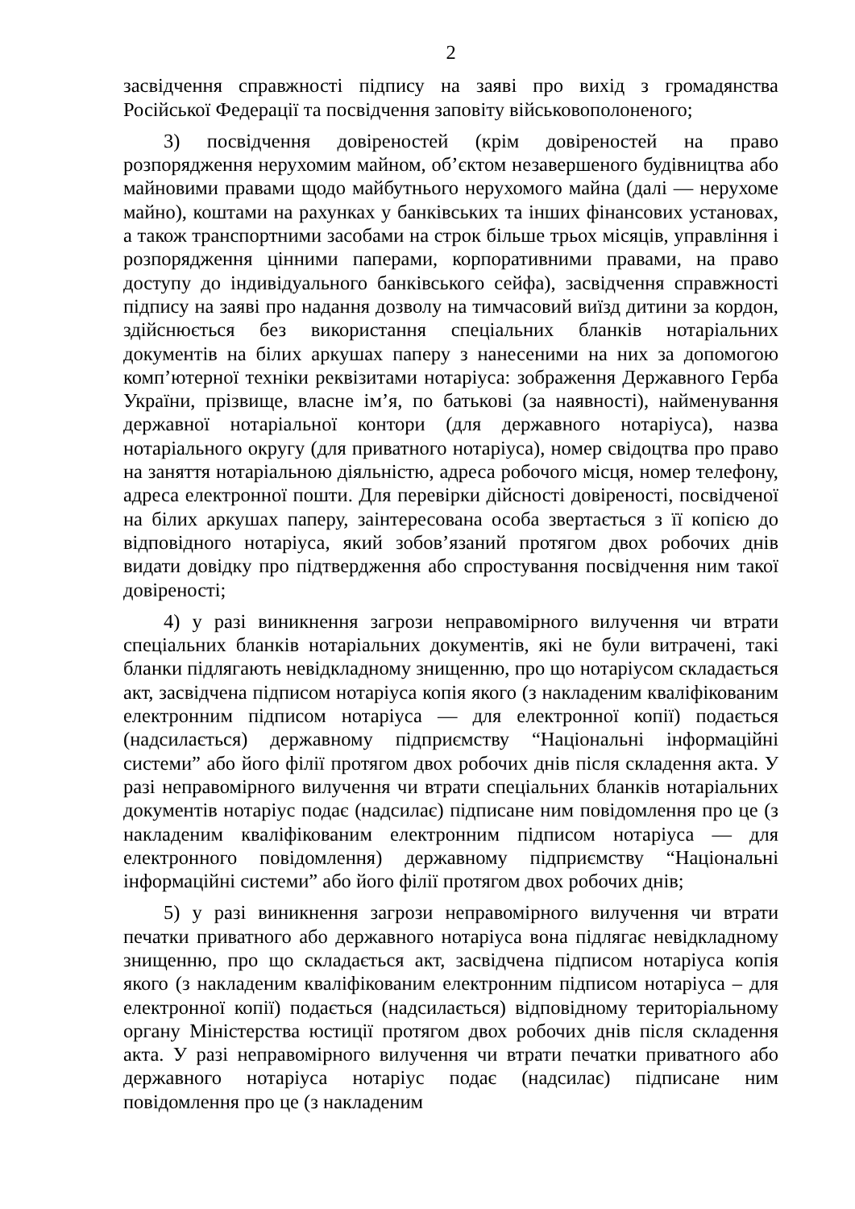2
засвідчення справжності підпису на заяві про вихід з громадянства Російської Федерації та посвідчення заповіту військовополоненого;
3) посвідчення довіреностей (крім довіреностей на право розпорядження нерухомим майном, об’єктом незавершеного будівництва або майновими правами щодо майбутнього нерухомого майна (далі — нерухоме майно), коштами на рахунках у банківських та інших фінансових установах, а також транспортними засобами на строк більше трьох місяців, управління і розпорядження цінними паперами, корпоративними правами, на право доступу до індивідуального банківського сейфа), засвідчення справжності підпису на заяві про надання дозволу на тимчасовий виїзд дитини за кордон, здійснюється без використання спеціальних бланків нотаріальних документів на білих аркушах паперу з нанесеними на них за допомогою комп’ютерної техніки реквізитами нотаріуса: зображення Державного Герба України, прізвище, власне ім’я, по батькові (за наявності), найменування державної нотаріальної контори (для державного нотаріуса), назва нотаріального округу (для приватного нотаріуса), номер свідоцтва про право на заняття нотаріальною діяльністю, адреса робочого місця, номер телефону, адреса електронної пошти. Для перевірки дійсності довіреності, посвідченої на білих аркушах паперу, заінтересована особа звертається з її копією до відповідного нотаріуса, який зобов’язаний протягом двох робочих днів видати довідку про підтвердження або спростування посвідчення ним такої довіреності;
4) у разі виникнення загрози неправомірного вилучення чи втрати спеціальних бланків нотаріальних документів, які не були витрачені, такі бланки підлягають невідкладному знищенню, про що нотаріусом складається акт, засвідчена підписом нотаріуса копія якого (з накладеним кваліфікованим електронним підписом нотаріуса — для електронної копії) подається (надсилається) державному підприємству “Національні інформаційні системи” або його філії протягом двох робочих днів після складення акта. У разі неправомірного вилучення чи втрати спеціальних бланків нотаріальних документів нотаріус подає (надсилає) підписане ним повідомлення про це (з накладеним кваліфікованим електронним підписом нотаріуса — для електронного повідомлення) державному підприємству “Національні інформаційні системи” або його філії протягом двох робочих днів;
5) у разі виникнення загрози неправомірного вилучення чи втрати печатки приватного або державного нотаріуса вона підлягає невідкладному знищенню, про що складається акт, засвідчена підписом нотаріуса копія якого (з накладеним кваліфікованим електронним підписом нотаріуса – для електронної копії) подається (надсилається) відповідному територіальному органу Міністерства юстиції протягом двох робочих днів після складення акта. У разі неправомірного вилучення чи втрати печатки приватного або державного нотаріуса нотаріус подає (надсилає) підписане ним повідомлення про це (з накладеним